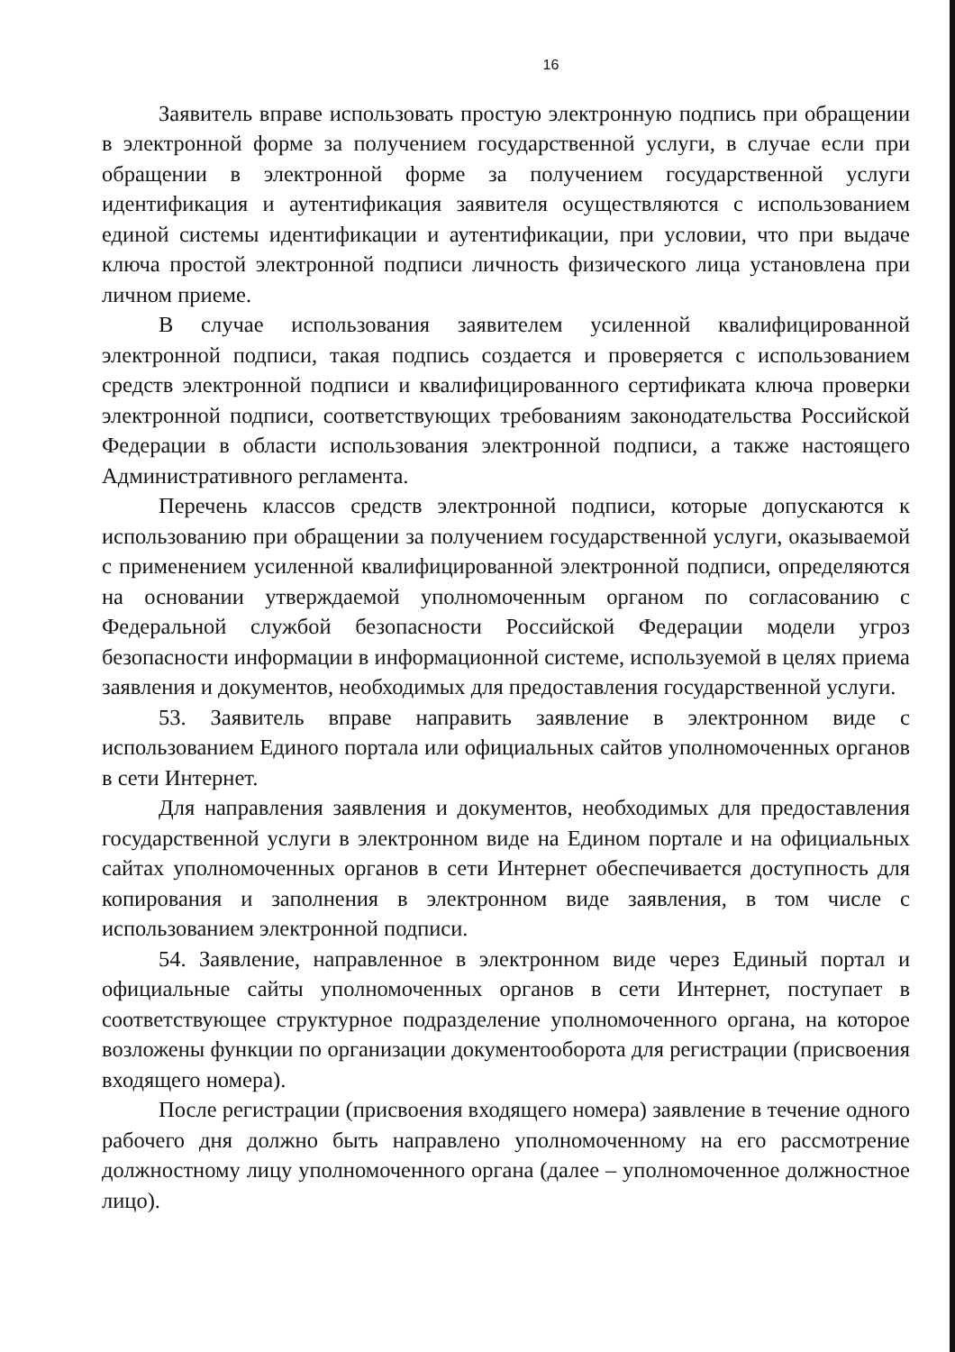16
Заявитель вправе использовать простую электронную подпись при обращении в электронной форме за получением государственной услуги, в случае если при обращении в электронной форме за получением государственной услуги идентификация и аутентификация заявителя осуществляются с использованием единой системы идентификации и аутентификации, при условии, что при выдаче ключа простой электронной подписи личность физического лица установлена при личном приеме.
В случае использования заявителем усиленной квалифицированной электронной подписи, такая подпись создается и проверяется с использованием средств электронной подписи и квалифицированного сертификата ключа проверки электронной подписи, соответствующих требованиям законодательства Российской Федерации в области использования электронной подписи, а также настоящего Административного регламента.
Перечень классов средств электронной подписи, которые допускаются к использованию при обращении за получением государственной услуги, оказываемой с применением усиленной квалифицированной электронной подписи, определяются на основании утверждаемой уполномоченным органом по согласованию с Федеральной службой безопасности Российской Федерации модели угроз безопасности информации в информационной системе, используемой в целях приема заявления и документов, необходимых для предоставления государственной услуги.
53. Заявитель вправе направить заявление в электронном виде с использованием Единого портала или официальных сайтов уполномоченных органов в сети Интернет.
Для направления заявления и документов, необходимых для предоставления государственной услуги в электронном виде на Едином портале и на официальных сайтах уполномоченных органов в сети Интернет обеспечивается доступность для копирования и заполнения в электронном виде заявления, в том числе с использованием электронной подписи.
54. Заявление, направленное в электронном виде через Единый портал и официальные сайты уполномоченных органов в сети Интернет, поступает в соответствующее структурное подразделение уполномоченного органа, на которое возложены функции по организации документооборота для регистрации (присвоения входящего номера).
После регистрации (присвоения входящего номера) заявление в течение одного рабочего дня должно быть направлено уполномоченному на его рассмотрение должностному лицу уполномоченного органа (далее – уполномоченное должностное лицо).